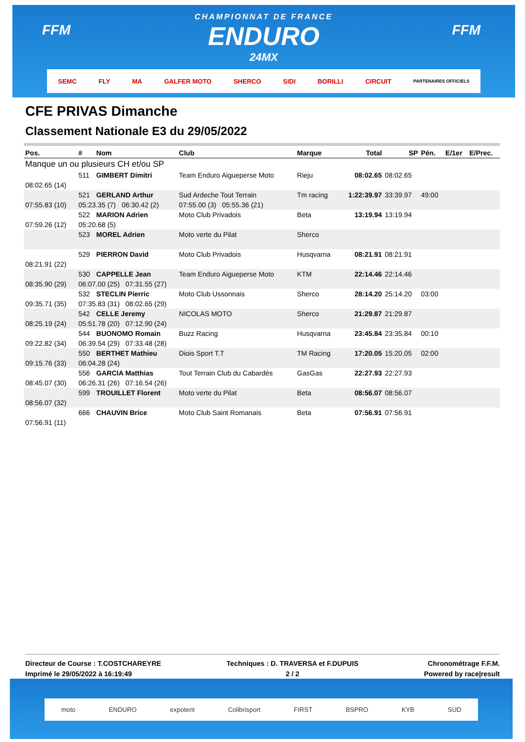FFM FFM
CHAMPIONNAT DE FRANCE
ENDURO
24MX
SEMC FLY MA GALFER MOTO SHERCO SIDI BORILLI CIRCUIT PARTENAIRES OFFICIELS
CFE PRIVAS Dimanche
Classement Nationale E3 du 29/05/2022
| Pos. | # | Nom | Club | Marque | Total | SP | Pén. | E/1er | E/Prec. |
| --- | --- | --- | --- | --- | --- | --- | --- | --- | --- |
| Manque un ou plusieurs CH et/ou SP | | | | | | | | | |
| | 511 | GIMBERT Dimitri | Team Enduro Aigueperse Moto | Rieju | 08:02.65 | 08:02.65 | | | |
| 08:02.65 (14) | | | | | | | | | |
| | 521 | GERLAND Arthur | Sud Ardeche Tout Terrain | Tm racing | 1:22:39.97 | 33:39.97 | 49:00 | | |
| 07:55.83 (10) | 05:23.35 (7) 06:30.42 (2) | | 07:55.00 (3) 05:55.36 (21) | | | | | | |
| | 522 | MARION Adrien | Moto Club Privadois | Beta | 13:19.94 | 13:19.94 | | | |
| 07:59.26 (12) | 05:20.68 (5) | | | | | | | | |
| | 523 | MOREL Adrien | Moto verte du Pilat | Sherco | | | | | |
| | 529 | PIERRON David | Moto Club Privadois | Husqvarna | 08:21.91 | 08:21.91 | | | |
| 08:21.91 (22) | | | | | | | | | |
| | 530 | CAPPELLE Jean | Team Enduro Aigueperse Moto | KTM | 22:14.46 | 22:14.46 | | | |
| 08:35.90 (29) | 06:07.00 (25) 07:31.55 (27) | | | | | | | | |
| | 532 | STECLIN Pierric | Moto Club Ussonnais | Sherco | 28:14.20 | 25:14.20 | 03:00 | | |
| 09:35.71 (35) | 07:35.83 (31) 08:02.65 (29) | | | | | | | | |
| | 542 | CELLE Jeremy | NICOLAS MOTO | Sherco | 21:29.87 | 21:29.87 | | | |
| 08:25.19 (24) | 05:51.78 (20) 07:12.90 (24) | | | | | | | | |
| | 544 | BUONOMO Romain | Buzz Racing | Husqvarna | 23:45.84 | 23:35.84 | 00:10 | | |
| 09:22.82 (34) | 06:39.54 (29) 07:33.48 (28) | | | | | | | | |
| | 550 | BERTHET Mathieu | Diois Sport T.T | TM Racing | 17:20.05 | 15:20.05 | 02:00 | | |
| 09:15.76 (33) | 06:04.28 (24) | | | | | | | | |
| | 556 | GARCIA Matthias | Tout Terrain Club du Cabardès | GasGas | 22:27.93 | 22:27.93 | | | |
| 08:45.07 (30) | 06:26.31 (26) 07:16.54 (26) | | | | | | | | |
| | 599 | TROUILLET Florent | Moto verte du Pilat | Beta | 08:56.07 | 08:56.07 | | | |
| 08:56.07 (32) | | | | | | | | | |
| | 666 | CHAUVIN Brice | Moto Club Saint Romanais | Beta | 07:56.91 | 07:56.91 | | | |
| 07:56.91 (11) | | | | | | | | | |
Directeur de Course : T.COSTCHAREYRE
Imprimé le 29/05/2022 à 16:19:49
Techniques : D. TRAVERSA et F.DUPUIS
2 / 2
Chronométrage F.F.M.
Powered by race|result
moto ENDURO expotent Colibrisport FIRST BSPRO KYB SUD